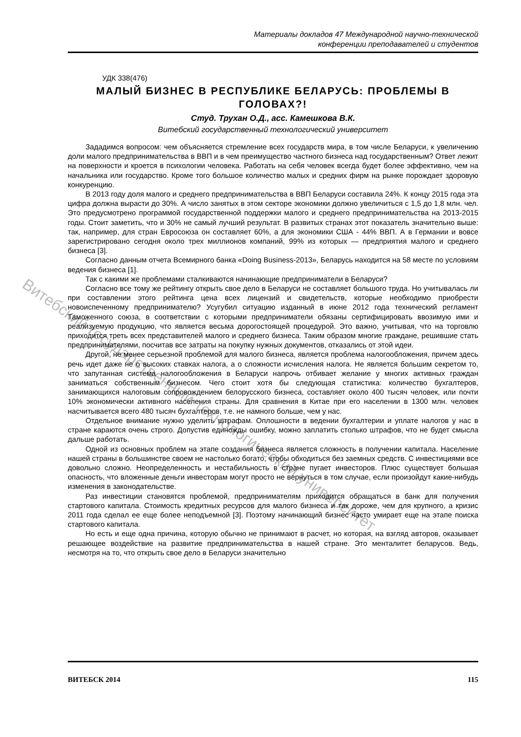Витебский государственный технологический университет
Материалы докладов 47 Международной научно-технической
конференции преподавателей и студентов
УДК 338(476)
МАЛЫЙ БИЗНЕС В РЕСПУБЛИКЕ БЕЛАРУСЬ: ПРОБЛЕМЫ В ГОЛОВАХ?!
Студ. Трухан О.Д., асс. Камешкова В.К.
Витебский государственный технологический университет
Зададимся вопросом: чем объясняется стремление всех государств мира, в том числе Беларуси, к увеличению доли малого предпринимательства в ВВП и в чем преимущество частного бизнеса над государственным? Ответ лежит на поверхности и кроется в психологии человека. Работать на себя человек всегда будет более эффективно, чем на начальника или государство. Кроме того большое количество малых и средних фирм на рынке порождает здоровую конкуренцию.
В 2013 году доля малого и среднего предпринимательства в ВВП Беларуси составила 24%. К концу 2015 года эта цифра должна вырасти до 30%. А число занятых в этом секторе экономики должно увеличиться с 1,5 до 1,8 млн. чел. Это предусмотрено программой государственной поддержки малого и среднего предпринимательства на 2013-2015 годы. Стоит заметить, что и 30% не самый лучший результат. В развитых странах этот показатель значительно выше: так, например, для стран Евросоюза он составляет 60%, а для экономики США - 44% ВВП. А в Германии и вовсе зарегистрировано сегодня около трех миллионов компаний, 99% из которых — предприятия малого и среднего бизнеса [3].
Согласно данным отчета Всемирного банка «Doing Business-2013», Беларусь находится на 58 месте по условиям ведения бизнеса [1].
Так с какими же проблемами сталкиваются начинающие предприниматели в Беларуси?
Согласно все тому же рейтингу открыть свое дело в Беларуси не составляет большого труда. Но учитывалась ли при составлении этого рейтинга цена всех лицензий и свидетельств, которые необходимо приобрести новоиспеченному предпринимателю? Усугубил ситуацию изданный в июне 2012 года технический регламент Таможенного союза, в соответствии с которыми предприниматели обязаны сертифицировать ввозимую ими и реализуемую продукцию, что является весьма дорогостоящей процедурой. Это важно, учитывая, что на торговлю приходится треть всех представителей малого и среднего бизнеса. Таким образом многие граждане, решившие стать предпринимателями, посчитав все затраты на покупку нужных документов, отказались от этой идеи.
Другой, не менее серьезной проблемой для малого бизнеса, является проблема налогообложения, причем здесь речь идет даже не о высоких ставках налога, а о сложности исчисления налога. Не является большим секретом то, что запутанная система налогообложения в Беларуси напрочь отбивает желание у многих активных граждан заниматься собственным бизнесом. Чего стоит хотя бы следующая статистика: количество бухгалтеров, занимающихся налоговым сопровождением белорусского бизнеса, составляет около 400 тысяч человек, или почти 10% экономически активного населения страны. Для сравнения в Китае при его населении в 1300 млн. человек насчитывается всего 480 тысяч бухгалтеров, т.е. не намного больше, чем у нас.
Отдельное внимание нужно уделить штрафам. Оплошности в ведении бухгалтерии и уплате налогов у нас в стране караются очень строго. Допустив единожды ошибку, можно заплатить столько штрафов, что не будет смысла дальше работать.
Одной из основных проблем на этапе создания бизнеса является сложность в получении капитала. Население нашей страны в большинстве своем не настолько богато, чтобы обходиться без заемных средств. С инвестициями все довольно сложно. Неопределенность и нестабильность в стране пугает инвесторов. Плюс существует большая опасность, что вложенные деньги инвесторам могут просто не вернуться в том случае, если произойдут какие-нибудь изменения в законодательстве.
Раз инвестиции становятся проблемой, предпринимателям приходится обращаться в банк для получения стартового капитала. Стоимость кредитных ресурсов для малого бизнеса и так дороже, чем для крупного, а кризис 2011 года сделал ее еще более неподъемной [3]. Поэтому начинающий бизнес часто умирает еще на этапе поиска стартового капитала.
Но есть и еще одна причина, которую обычно не принимают в расчет, но которая, на взгляд авторов, оказывает решающее воздействие на развитие предпринимательства в нашей стране. Это менталитет беларусов. Ведь, несмотря на то, что открыть свое дело в Беларуси значительно
ВИТЕБСК 2014 115